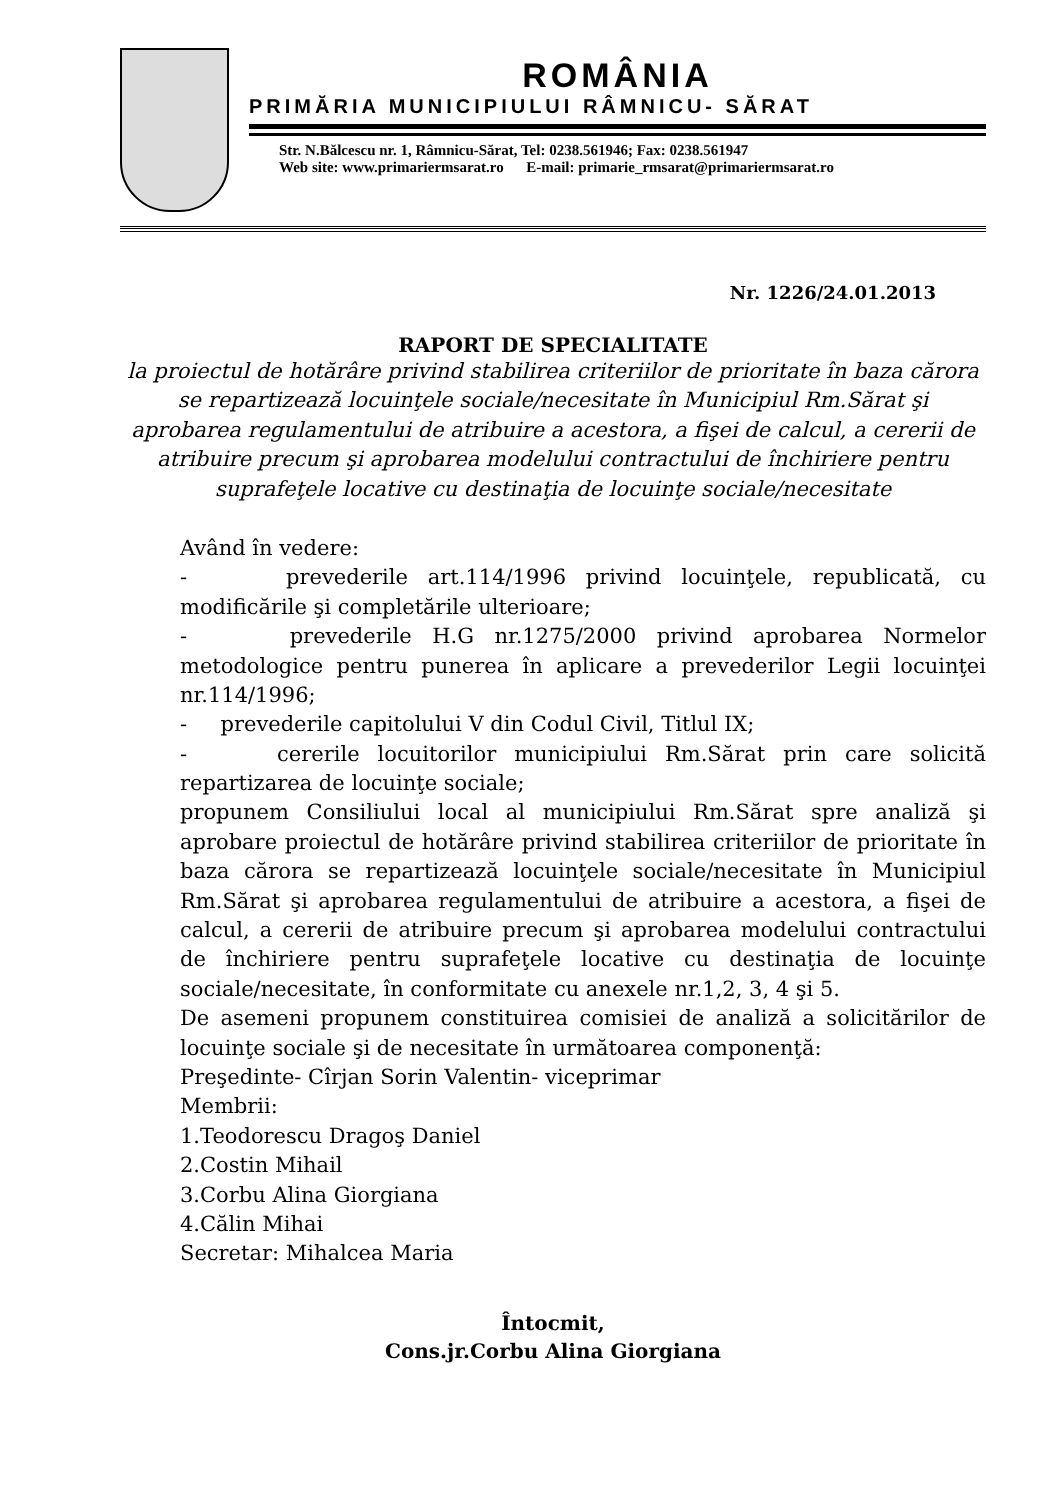ROMÂNIA
PRIMĂRIA MUNICIPIULUI RÂMNICU- SĂRAT
Str. N.Bălcescu nr. 1, Râmnicu-Sărat, Tel: 0238.561946; Fax: 0238.561947
Web site: www.primariermsarat.ro E-mail: primarie_rmsarat@primariermsarat.ro
Nr. 1226/24.01.2013
RAPORT DE SPECIALITATE
la proiectul de hotărâre privind stabilirea criteriilor de prioritate în baza cărora se repartizează locuinţele sociale/necesitate în Municipiul Rm.Sărat şi aprobarea regulamentului de atribuire a acestora, a fişei de calcul, a cererii de atribuire precum şi aprobarea modelului contractului de închiriere pentru suprafeţele locative cu destinaţia de locuinţe sociale/necesitate
Având în vedere:
- prevederile art.114/1996 privind locuinţele, republicată, cu modificările şi completările ulterioare;
- prevederile H.G nr.1275/2000 privind aprobarea Normelor metodologice pentru punerea în aplicare a prevederilor Legii locuinţei nr.114/1996;
- prevederile capitolului V din Codul Civil, Titlul IX;
- cererile locuitorilor municipiului Rm.Sărat prin care solicită repartizarea de locuinţe sociale;
propunem Consiliului local al municipiului Rm.Sărat spre analiză şi aprobare proiectul de hotărâre privind stabilirea criteriilor de prioritate în baza cărora se repartizează locuinţele sociale/necesitate în Municipiul Rm.Sărat şi aprobarea regulamentului de atribuire a acestora, a fişei de calcul, a cererii de atribuire precum şi aprobarea modelului contractului de închiriere pentru suprafeţele locative cu destinaţia de locuinţe sociale/necesitate, în conformitate cu anexele nr.1,2, 3, 4 şi 5.
De asemeni propunem constituirea comisiei de analiză a solicitărilor de locuinţe sociale şi de necesitate în următoarea componenţă:
Preşedinte- Cîrjan Sorin Valentin- viceprimar
Membrii:
1.Teodorescu Dragoş Daniel
2.Costin Mihail
3.Corbu Alina Giorgiana
4.Călin Mihai
Secretar: Mihalcea Maria
Întocmit,
Cons.jr.Corbu Alina Giorgiana